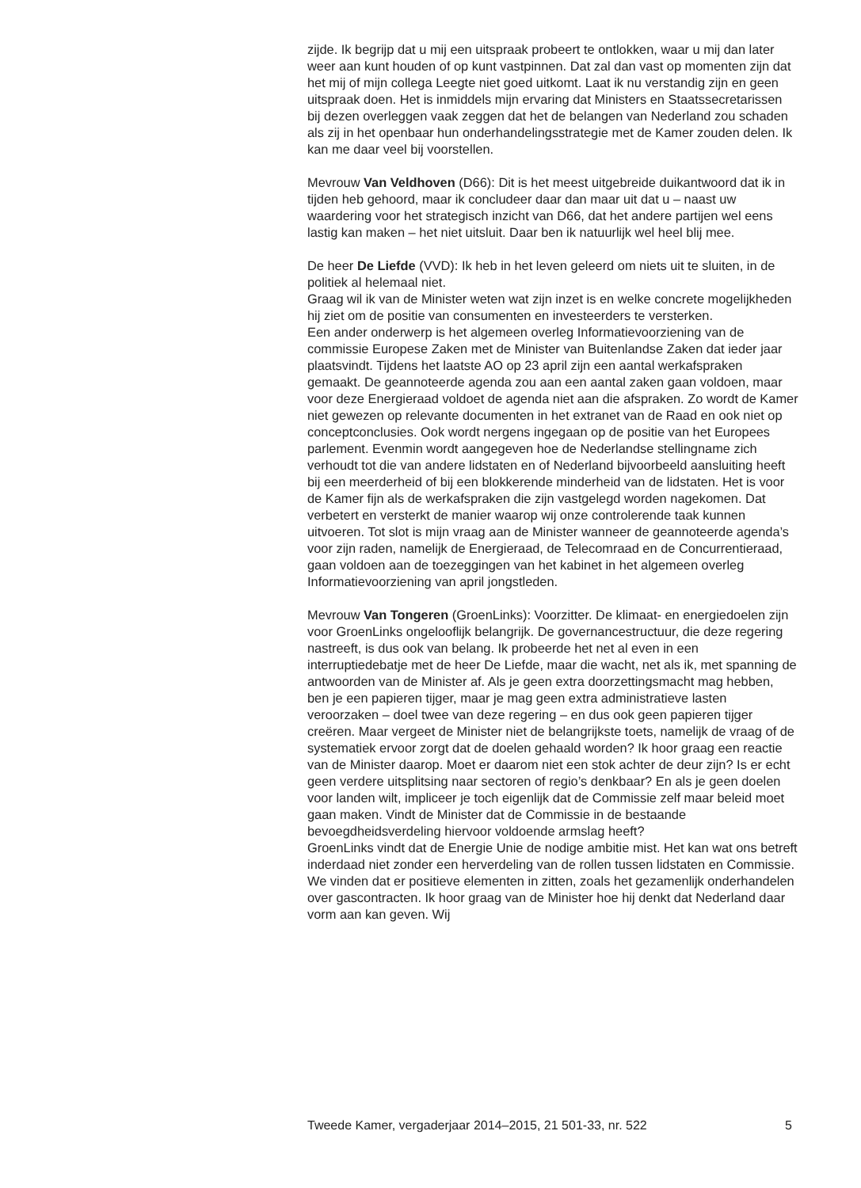zijde. Ik begrijp dat u mij een uitspraak probeert te ontlokken, waar u mij dan later weer aan kunt houden of op kunt vastpinnen. Dat zal dan vast op momenten zijn dat het mij of mijn collega Leegte niet goed uitkomt. Laat ik nu verstandig zijn en geen uitspraak doen. Het is inmiddels mijn ervaring dat Ministers en Staatssecretarissen bij dezen overleggen vaak zeggen dat het de belangen van Nederland zou schaden als zij in het openbaar hun onderhandelingsstrategie met de Kamer zouden delen. Ik kan me daar veel bij voorstellen.
Mevrouw Van Veldhoven (D66): Dit is het meest uitgebreide duikantwoord dat ik in tijden heb gehoord, maar ik concludeer daar dan maar uit dat u – naast uw waardering voor het strategisch inzicht van D66, dat het andere partijen wel eens lastig kan maken – het niet uitsluit. Daar ben ik natuurlijk wel heel blij mee.
De heer De Liefde (VVD): Ik heb in het leven geleerd om niets uit te sluiten, in de politiek al helemaal niet.
Graag wil ik van de Minister weten wat zijn inzet is en welke concrete mogelijkheden hij ziet om de positie van consumenten en investeerders te versterken.
Een ander onderwerp is het algemeen overleg Informatievoorziening van de commissie Europese Zaken met de Minister van Buitenlandse Zaken dat ieder jaar plaatsvindt. Tijdens het laatste AO op 23 april zijn een aantal werkafspraken gemaakt. De geannoteerde agenda zou aan een aantal zaken gaan voldoen, maar voor deze Energieraad voldoet de agenda niet aan die afspraken. Zo wordt de Kamer niet gewezen op relevante documenten in het extranet van de Raad en ook niet op conceptconclusies. Ook wordt nergens ingegaan op de positie van het Europees parlement. Evenmin wordt aangegeven hoe de Nederlandse stellingname zich verhoudt tot die van andere lidstaten en of Nederland bijvoorbeeld aansluiting heeft bij een meerderheid of bij een blokkerende minderheid van de lidstaten. Het is voor de Kamer fijn als de werkafspraken die zijn vastgelegd worden nagekomen. Dat verbetert en versterkt de manier waarop wij onze controlerende taak kunnen uitvoeren. Tot slot is mijn vraag aan de Minister wanneer de geannoteerde agenda’s voor zijn raden, namelijk de Energieraad, de Telecomraad en de Concurrentieraad, gaan voldoen aan de toezeggingen van het kabinet in het algemeen overleg Informatievoorziening van april jongstleden.
Mevrouw Van Tongeren (GroenLinks): Voorzitter. De klimaat- en energiedoelen zijn voor GroenLinks ongelooflijk belangrijk. De governancestructuur, die deze regering nastreeft, is dus ook van belang. Ik probeerde het net al even in een interruptiedebatje met de heer De Liefde, maar die wacht, net als ik, met spanning de antwoorden van de Minister af. Als je geen extra doorzettingsmacht mag hebben, ben je een papieren tijger, maar je mag geen extra administratieve lasten veroorzaken – doel twee van deze regering – en dus ook geen papieren tijger creëren. Maar vergeet de Minister niet de belangrijkste toets, namelijk de vraag of de systematiek ervoor zorgt dat de doelen gehaald worden? Ik hoor graag een reactie van de Minister daarop. Moet er daarom niet een stok achter de deur zijn? Is er echt geen verdere uitsplitsing naar sectoren of regio’s denkbaar? En als je geen doelen voor landen wilt, impliceer je toch eigenlijk dat de Commissie zelf maar beleid moet gaan maken. Vindt de Minister dat de Commissie in de bestaande bevoegdheidsverdeling hiervoor voldoende armslag heeft?
GroenLinks vindt dat de Energie Unie de nodige ambitie mist. Het kan wat ons betreft inderdaad niet zonder een herverdeling van de rollen tussen lidstaten en Commissie. We vinden dat er positieve elementen in zitten, zoals het gezamenlijk onderhandelen over gascontracten. Ik hoor graag van de Minister hoe hij denkt dat Nederland daar vorm aan kan geven. Wij
Tweede Kamer, vergaderjaar 2014–2015, 21 501-33, nr. 522 5